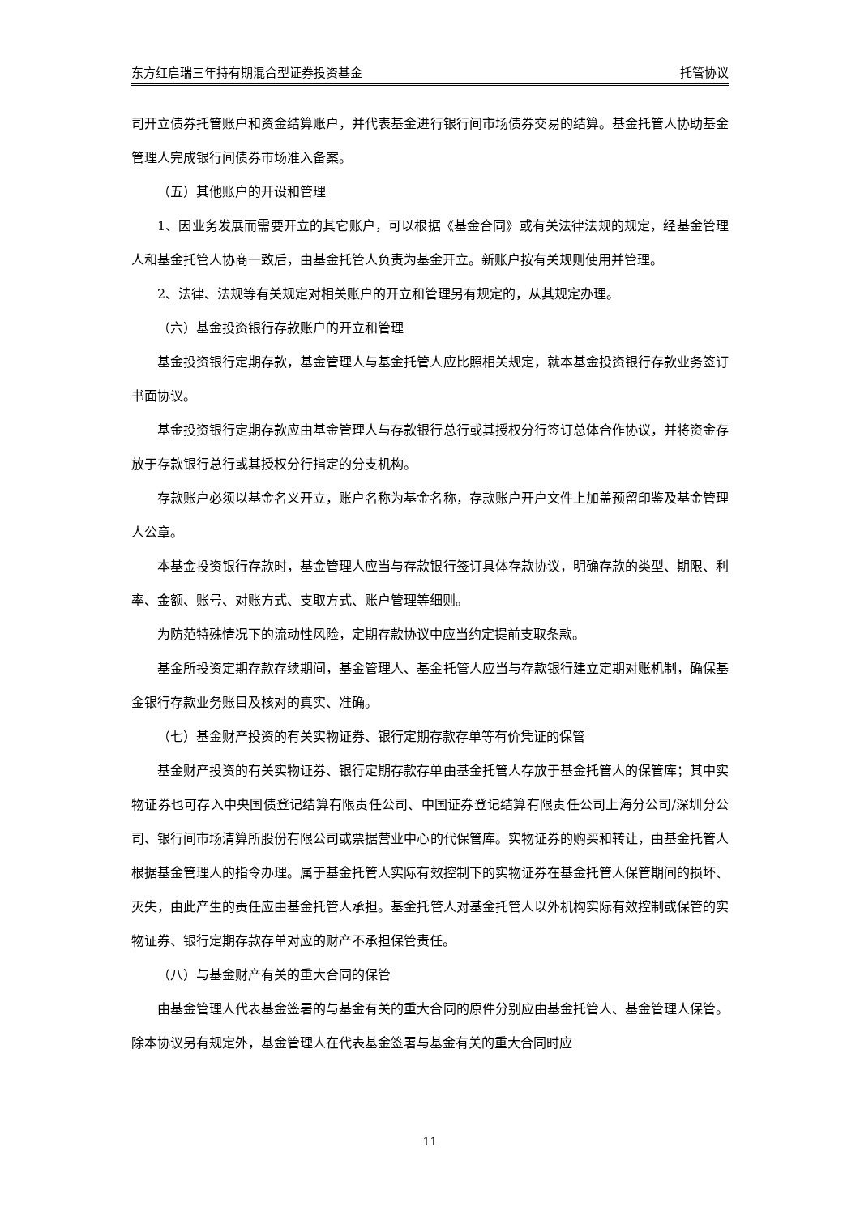东方红启瑞三年持有期混合型证券投资基金 托管协议
司开立债券托管账户和资金结算账户，并代表基金进行银行间市场债券交易的结算。基金托管人协助基金管理人完成银行间债券市场准入备案。
（五）其他账户的开设和管理
1、因业务发展而需要开立的其它账户，可以根据《基金合同》或有关法律法规的规定，经基金管理人和基金托管人协商一致后，由基金托管人负责为基金开立。新账户按有关规则使用并管理。
2、法律、法规等有关规定对相关账户的开立和管理另有规定的，从其规定办理。
（六）基金投资银行存款账户的开立和管理
基金投资银行定期存款，基金管理人与基金托管人应比照相关规定，就本基金投资银行存款业务签订书面协议。
基金投资银行定期存款应由基金管理人与存款银行总行或其授权分行签订总体合作协议，并将资金存放于存款银行总行或其授权分行指定的分支机构。
存款账户必须以基金名义开立，账户名称为基金名称，存款账户开户文件上加盖预留印鉴及基金管理人公章。
本基金投资银行存款时，基金管理人应当与存款银行签订具体存款协议，明确存款的类型、期限、利率、金额、账号、对账方式、支取方式、账户管理等细则。
为防范特殊情况下的流动性风险，定期存款协议中应当约定提前支取条款。
基金所投资定期存款存续期间，基金管理人、基金托管人应当与存款银行建立定期对账机制，确保基金银行存款业务账目及核对的真实、准确。
（七）基金财产投资的有关实物证券、银行定期存款存单等有价凭证的保管
基金财产投资的有关实物证券、银行定期存款存单由基金托管人存放于基金托管人的保管库；其中实物证券也可存入中央国债登记结算有限责任公司、中国证券登记结算有限责任公司上海分公司/深圳分公司、银行间市场清算所股份有限公司或票据营业中心的代保管库。实物证券的购买和转让，由基金托管人根据基金管理人的指令办理。属于基金托管人实际有效控制下的实物证券在基金托管人保管期间的损坏、灭失，由此产生的责任应由基金托管人承担。基金托管人对基金托管人以外机构实际有效控制或保管的实物证券、银行定期存款存单对应的财产不承担保管责任。
（八）与基金财产有关的重大合同的保管
由基金管理人代表基金签署的与基金有关的重大合同的原件分别应由基金托管人、基金管理人保管。除本协议另有规定外，基金管理人在代表基金签署与基金有关的重大合同时应
11